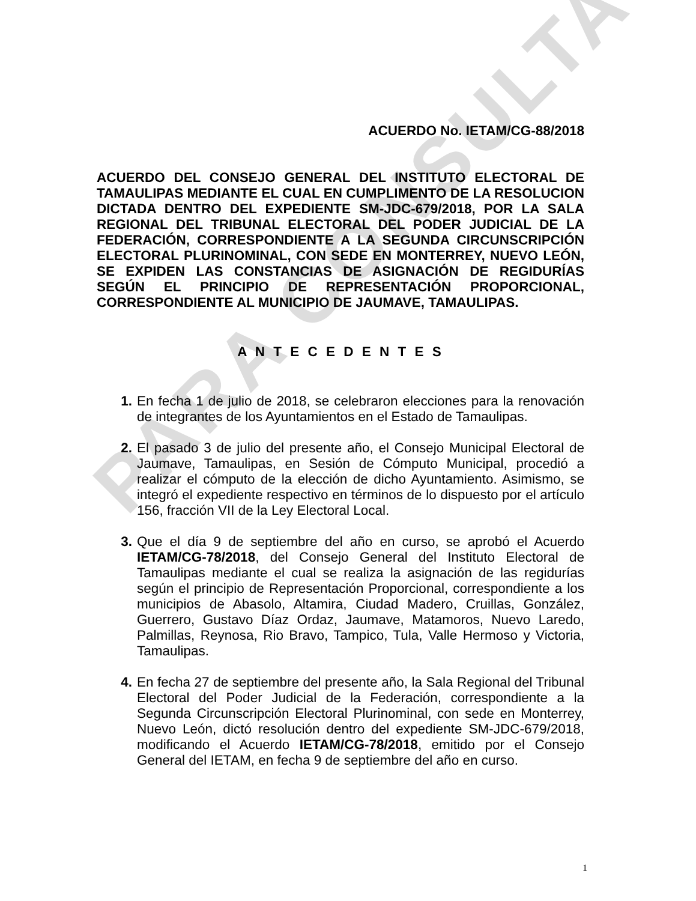PARA CONSULTA
ACUERDO No. IETAM/CG-88/2018
ACUERDO DEL CONSEJO GENERAL DEL INSTITUTO ELECTORAL DE TAMAULIPAS MEDIANTE EL CUAL EN CUMPLIMENTO DE LA RESOLUCION DICTADA DENTRO DEL EXPEDIENTE SM-JDC-679/2018, POR LA SALA REGIONAL DEL TRIBUNAL ELECTORAL DEL PODER JUDICIAL DE LA FEDERACIÓN, CORRESPONDIENTE A LA SEGUNDA CIRCUNSCRIPCIÓN ELECTORAL PLURINOMINAL, CON SEDE EN MONTERREY, NUEVO LEÓN, SE EXPIDEN LAS CONSTANCIAS DE ASIGNACIÓN DE REGIDURÍAS SEGÚN EL PRINCIPIO DE REPRESENTACIÓN PROPORCIONAL, CORRESPONDIENTE AL MUNICIPIO DE JAUMAVE, TAMAULIPAS.
A N T E C E D E N T E S
1. En fecha 1 de julio de 2018, se celebraron elecciones para la renovación de integrantes de los Ayuntamientos en el Estado de Tamaulipas.
2. El pasado 3 de julio del presente año, el Consejo Municipal Electoral de Jaumave, Tamaulipas, en Sesión de Cómputo Municipal, procedió a realizar el cómputo de la elección de dicho Ayuntamiento. Asimismo, se integró el expediente respectivo en términos de lo dispuesto por el artículo 156, fracción VII de la Ley Electoral Local.
3. Que el día 9 de septiembre del año en curso, se aprobó el Acuerdo IETAM/CG-78/2018, del Consejo General del Instituto Electoral de Tamaulipas mediante el cual se realiza la asignación de las regidurías según el principio de Representación Proporcional, correspondiente a los municipios de Abasolo, Altamira, Ciudad Madero, Cruillas, González, Guerrero, Gustavo Díaz Ordaz, Jaumave, Matamoros, Nuevo Laredo, Palmillas, Reynosa, Rio Bravo, Tampico, Tula, Valle Hermoso y Victoria, Tamaulipas.
4. En fecha 27 de septiembre del presente año, la Sala Regional del Tribunal Electoral del Poder Judicial de la Federación, correspondiente a la Segunda Circunscripción Electoral Plurinominal, con sede en Monterrey, Nuevo León, dictó resolución dentro del expediente SM-JDC-679/2018, modificando el Acuerdo IETAM/CG-78/2018, emitido por el Consejo General del IETAM, en fecha 9 de septiembre del año en curso.
1